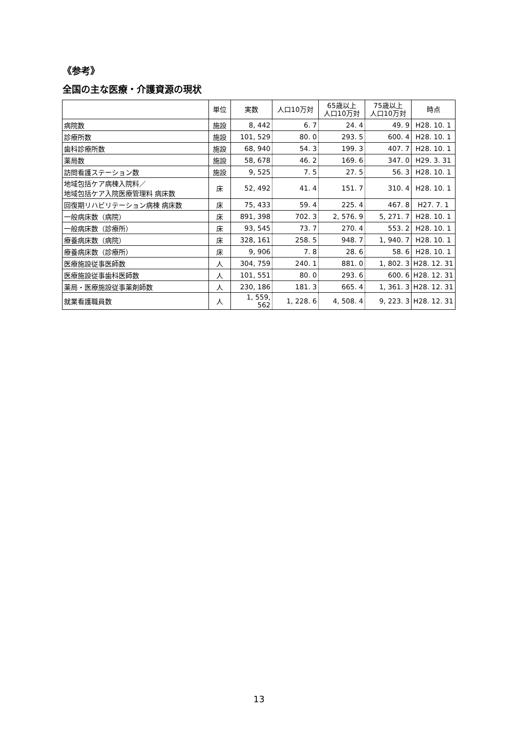《参考》
全国の主な医療・介護資源の現状
| | 単位 | 実数 | 人口10万対 | 65歳以上 人口10万対 | 75歳以上 人口10万対 | 時点 |
| --- | --- | --- | --- | --- | --- | --- |
| 病院数 | 施設 | 8, 442 | 6. 7 | 24. 4 | 49. 9 | H28. 10. 1 |
| 診療所数 | 施設 | 101, 529 | 80. 0 | 293. 5 | 600. 4 | H28. 10. 1 |
| 歯科診療所数 | 施設 | 68, 940 | 54. 3 | 199. 3 | 407. 7 | H28. 10. 1 |
| 薬局数 | 施設 | 58, 678 | 46. 2 | 169. 6 | 347. 0 | H29. 3. 31 |
| 訪問看護ステーション数 | 施設 | 9, 525 | 7. 5 | 27. 5 | 56. 3 | H28. 10. 1 |
| 地域包括ケア病棟入院料／ 地域包括ケア入院医療管理料 病床数 | 床 | 52, 492 | 41. 4 | 151. 7 | 310. 4 | H28. 10. 1 |
| 回復期リハビリテーション病棟 病床数 | 床 | 75, 433 | 59. 4 | 225. 4 | 467. 8 | H27. 7. 1 |
| 一般病床数（病院） | 床 | 891, 398 | 702. 3 | 2, 576. 9 | 5, 271. 7 | H28. 10. 1 |
| 一般病床数（診療所） | 床 | 93, 545 | 73. 7 | 270. 4 | 553. 2 | H28. 10. 1 |
| 療養病床数（病院） | 床 | 328, 161 | 258. 5 | 948. 7 | 1, 940. 7 | H28. 10. 1 |
| 療養病床数（診療所） | 床 | 9, 906 | 7. 8 | 28. 6 | 58. 6 | H28. 10. 1 |
| 医療施設従事医師数 | 人 | 304, 759 | 240. 1 | 881. 0 | 1, 802. 3 | H28. 12. 31 |
| 医療施設従事歯科医師数 | 人 | 101, 551 | 80. 0 | 293. 6 | 600. 6 | H28. 12. 31 |
| 薬局・医療施設従事薬剤師数 | 人 | 230, 186 | 181. 3 | 665. 4 | 1, 361. 3 | H28. 12. 31 |
| 就業看護職員数 | 人 | 1, 559, 562 | 1, 228. 6 | 4, 508. 4 | 9, 223. 3 | H28. 12. 31 |
13